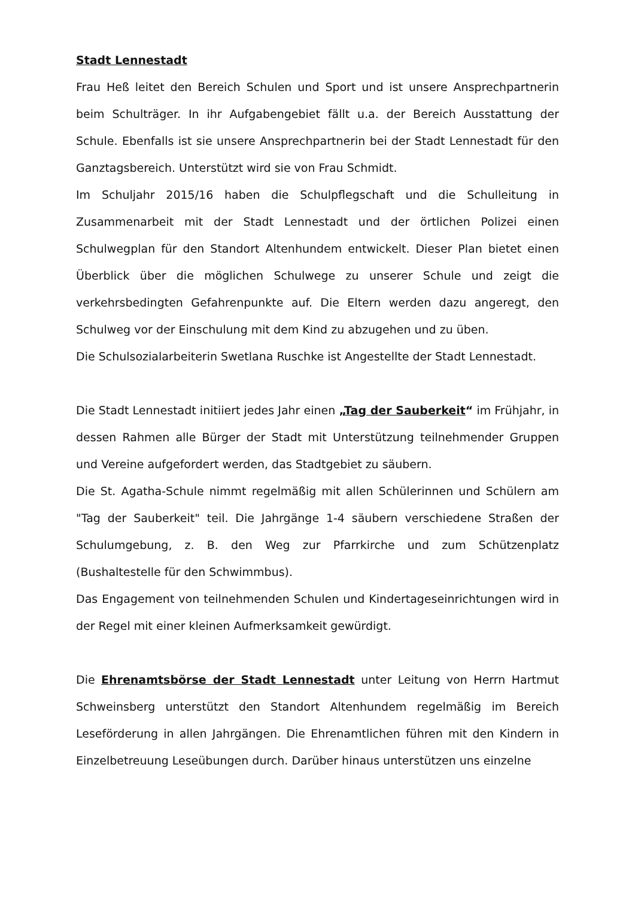Stadt Lennestadt
Frau Heß leitet den Bereich Schulen und Sport und ist unsere Ansprechpartnerin beim Schulträger. In ihr Aufgabengebiet fällt u.a. der Bereich Ausstattung der Schule. Ebenfalls ist sie unsere Ansprechpartnerin bei der Stadt Lennestadt für den Ganztagsbereich. Unterstützt wird sie von Frau Schmidt.
Im Schuljahr 2015/16 haben die Schulpflegschaft und die Schulleitung in Zusammenarbeit mit der Stadt Lennestadt und der örtlichen Polizei einen Schulwegplan für den Standort Altenhundem entwickelt. Dieser Plan bietet einen Überblick über die möglichen Schulwege zu unserer Schule und zeigt die verkehrsbedingten Gefahrenpunkte auf. Die Eltern werden dazu angeregt, den Schulweg vor der Einschulung mit dem Kind zu abzugehen und zu üben.
Die Schulsozialarbeiterin Swetlana Ruschke ist Angestellte der Stadt Lennestadt.
Die Stadt Lennestadt initiiert jedes Jahr einen „Tag der Sauberkeit“ im Frühjahr, in dessen Rahmen alle Bürger der Stadt mit Unterstützung teilnehmender Gruppen und Vereine aufgefordert werden, das Stadtgebiet zu säubern.
Die St. Agatha-Schule nimmt regelmäßig mit allen Schülerinnen und Schülern am "Tag der Sauberkeit" teil. Die Jahrgänge 1-4 säubern verschiedene Straßen der Schulumgebung, z. B. den Weg zur Pfarrkirche und zum Schützenplatz (Bushaltestelle für den Schwimmbus).
Das Engagement von teilnehmenden Schulen und Kindertageseinrichtungen wird in der Regel mit einer kleinen Aufmerksamkeit gewürdigt.
Die Ehrenamtsbörse der Stadt Lennestadt unter Leitung von Herrn Hartmut Schweinsberg unterstützt den Standort Altenhundem regelmäßig im Bereich Leseförderung in allen Jahrgängen. Die Ehrenamtlichen führen mit den Kindern in Einzelbetreuung Leseübungen durch. Darüber hinaus unterstützen uns einzelne